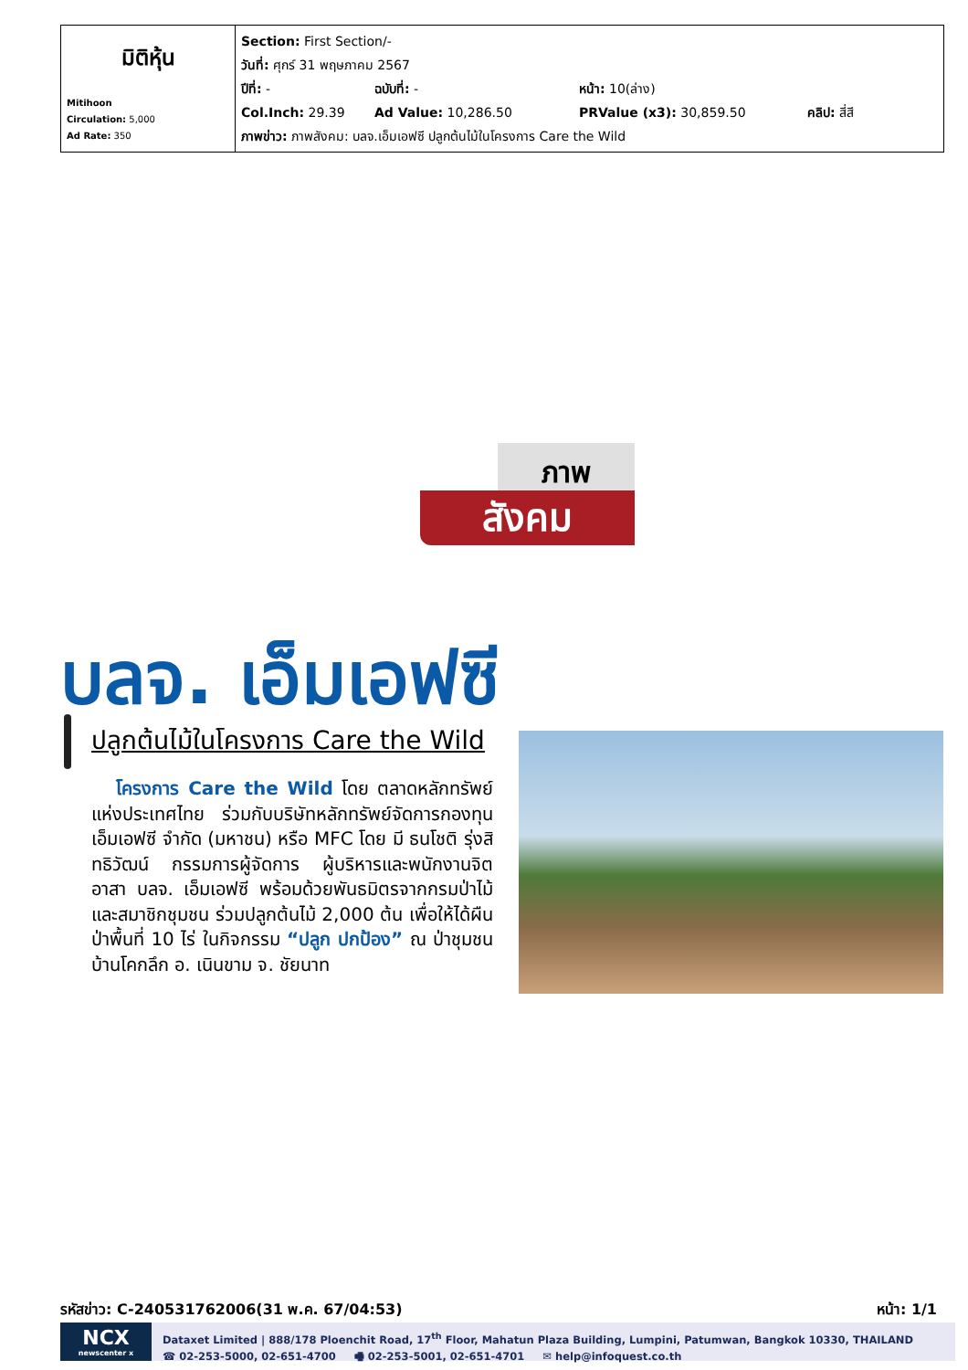| มิติหุ้น Mitihoon Circulation: 5,000 Ad Rate: 350 | Section: First Section/- วันที่: ศุกร์ 31 พฤษภาคม 2567 ปีที่: - ฉบับที่: - หน้า: 10(ล่าง) Col.Inch: 29.39 Ad Value: 10,286.50 PRValue (x3): 30,859.50 คลิป: สี่สี ภาพข่าว: ภาพสังคม: บลจ.เอ็มเอฟซี ปลูกต้นไม้ในโครงการ Care the Wild |
ภาพ
สังคม
บลจ. เอ็มเอฟซี
ปลูกต้นไม้ในโครงการ Care the Wild
โครงการ Care the Wild โดย ตลาดหลักทรัพย์แห่งประเทศไทย ร่วมกับบริษัทหลักทรัพย์จัดการกองทุน เอ็มเอฟซี จำกัด (มหาชน) หรือ MFC โดย มี ธนโชติ รุ่งสิทธิวัฒน์ กรรมการผู้จัดการ ผู้บริหารและพนักงานจิตอาสา บลจ. เอ็มเอฟซี พร้อมด้วยพันธมิตรจากกรมป่าไม้ และสมาชิกชุมชน ร่วมปลูกต้นไม้ 2,000 ต้น เพื่อให้ได้ผืนป่าพื้นที่ 10 ไร่ ในกิจกรรม “ปลูก ปกป้อง” ณ ป่าชุมชนบ้านโคกลึก อ. เนินขาม จ. ชัยนาท
รหัสข่าว: C-240531762006(31 พ.ค. 67/04:53) หน้า: 1/1
NCX
newscenter x
Dataxet Limited | 888/178 Ploenchit Road, 17<sup>th</sup> Floor, Mahatun Plaza Building, Lumpini, Patumwan, Bangkok 10330, THAILAND
☎ 02-253-5000, 02-651-4700 🖷 02-253-5001, 02-651-4701 ✉ help@infoquest.co.th